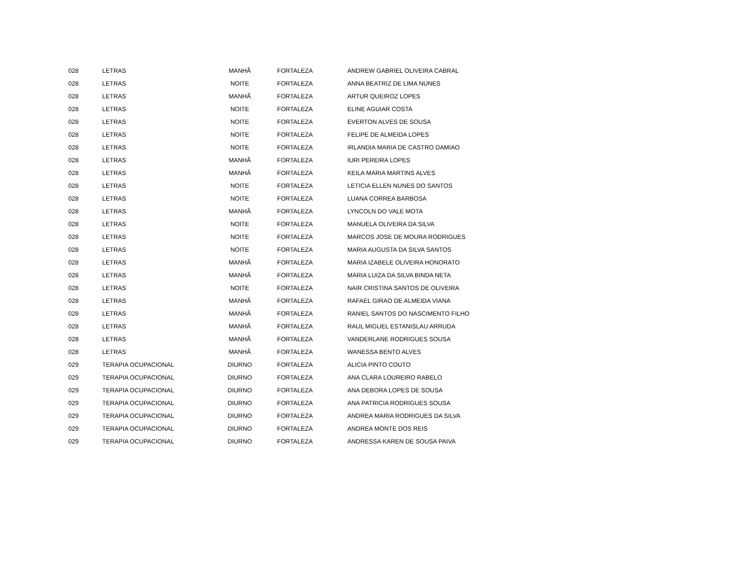| 028 | LETRAS | MANHÃ | FORTALEZA | ANDREW GABRIEL OLIVEIRA CABRAL |
| 028 | LETRAS | NOITE | FORTALEZA | ANNA BEATRIZ DE LIMA NUNES |
| 028 | LETRAS | MANHÃ | FORTALEZA | ARTUR QUEIROZ LOPES |
| 028 | LETRAS | NOITE | FORTALEZA | ELINE AGUIAR COSTA |
| 028 | LETRAS | NOITE | FORTALEZA | EVERTON ALVES DE SOUSA |
| 028 | LETRAS | NOITE | FORTALEZA | FELIPE DE ALMEIDA LOPES |
| 028 | LETRAS | NOITE | FORTALEZA | IRLANDIA MARIA DE CASTRO DAMIAO |
| 028 | LETRAS | MANHÃ | FORTALEZA | IURI PEREIRA LOPES |
| 028 | LETRAS | MANHÃ | FORTALEZA | KEILA MARIA MARTINS ALVES |
| 028 | LETRAS | NOITE | FORTALEZA | LETICIA ELLEN NUNES DO SANTOS |
| 028 | LETRAS | NOITE | FORTALEZA | LUANA CORREA BARBOSA |
| 028 | LETRAS | MANHÃ | FORTALEZA | LYNCOLN DO VALE MOTA |
| 028 | LETRAS | NOITE | FORTALEZA | MANUELA OLIVEIRA DA SILVA |
| 028 | LETRAS | NOITE | FORTALEZA | MARCOS JOSE DE MOURA RODRIGUES |
| 028 | LETRAS | NOITE | FORTALEZA | MARIA AUGUSTA DA SILVA SANTOS |
| 028 | LETRAS | MANHÃ | FORTALEZA | MARIA IZABELE OLIVEIRA HONORATO |
| 028 | LETRAS | MANHÃ | FORTALEZA | MARIA LUIZA DA SILVA BINDA NETA |
| 028 | LETRAS | NOITE | FORTALEZA | NAIR CRISTINA SANTOS DE OLIVEIRA |
| 028 | LETRAS | MANHÃ | FORTALEZA | RAFAEL GIRAO DE ALMEIDA VIANA |
| 028 | LETRAS | MANHÃ | FORTALEZA | RANIEL SANTOS DO NASCIMENTO FILHO |
| 028 | LETRAS | MANHÃ | FORTALEZA | RAUL MIGUEL ESTANISLAU ARRUDA |
| 028 | LETRAS | MANHÃ | FORTALEZA | VANDERLANE RODRIGUES SOUSA |
| 028 | LETRAS | MANHÃ | FORTALEZA | WANESSA BENTO ALVES |
| 029 | TERAPIA OCUPACIONAL | DIURNO | FORTALEZA | ALICIA PINTO COUTO |
| 029 | TERAPIA OCUPACIONAL | DIURNO | FORTALEZA | ANA CLARA LOUREIRO RABELO |
| 029 | TERAPIA OCUPACIONAL | DIURNO | FORTALEZA | ANA DEBORA LOPES DE SOUSA |
| 029 | TERAPIA OCUPACIONAL | DIURNO | FORTALEZA | ANA PATRICIA RODRIGUES SOUSA |
| 029 | TERAPIA OCUPACIONAL | DIURNO | FORTALEZA | ANDREA MARIA RODRIGUES DA SILVA |
| 029 | TERAPIA OCUPACIONAL | DIURNO | FORTALEZA | ANDREA MONTE DOS REIS |
| 029 | TERAPIA OCUPACIONAL | DIURNO | FORTALEZA | ANDRESSA KAREN DE SOUSA PAIVA |